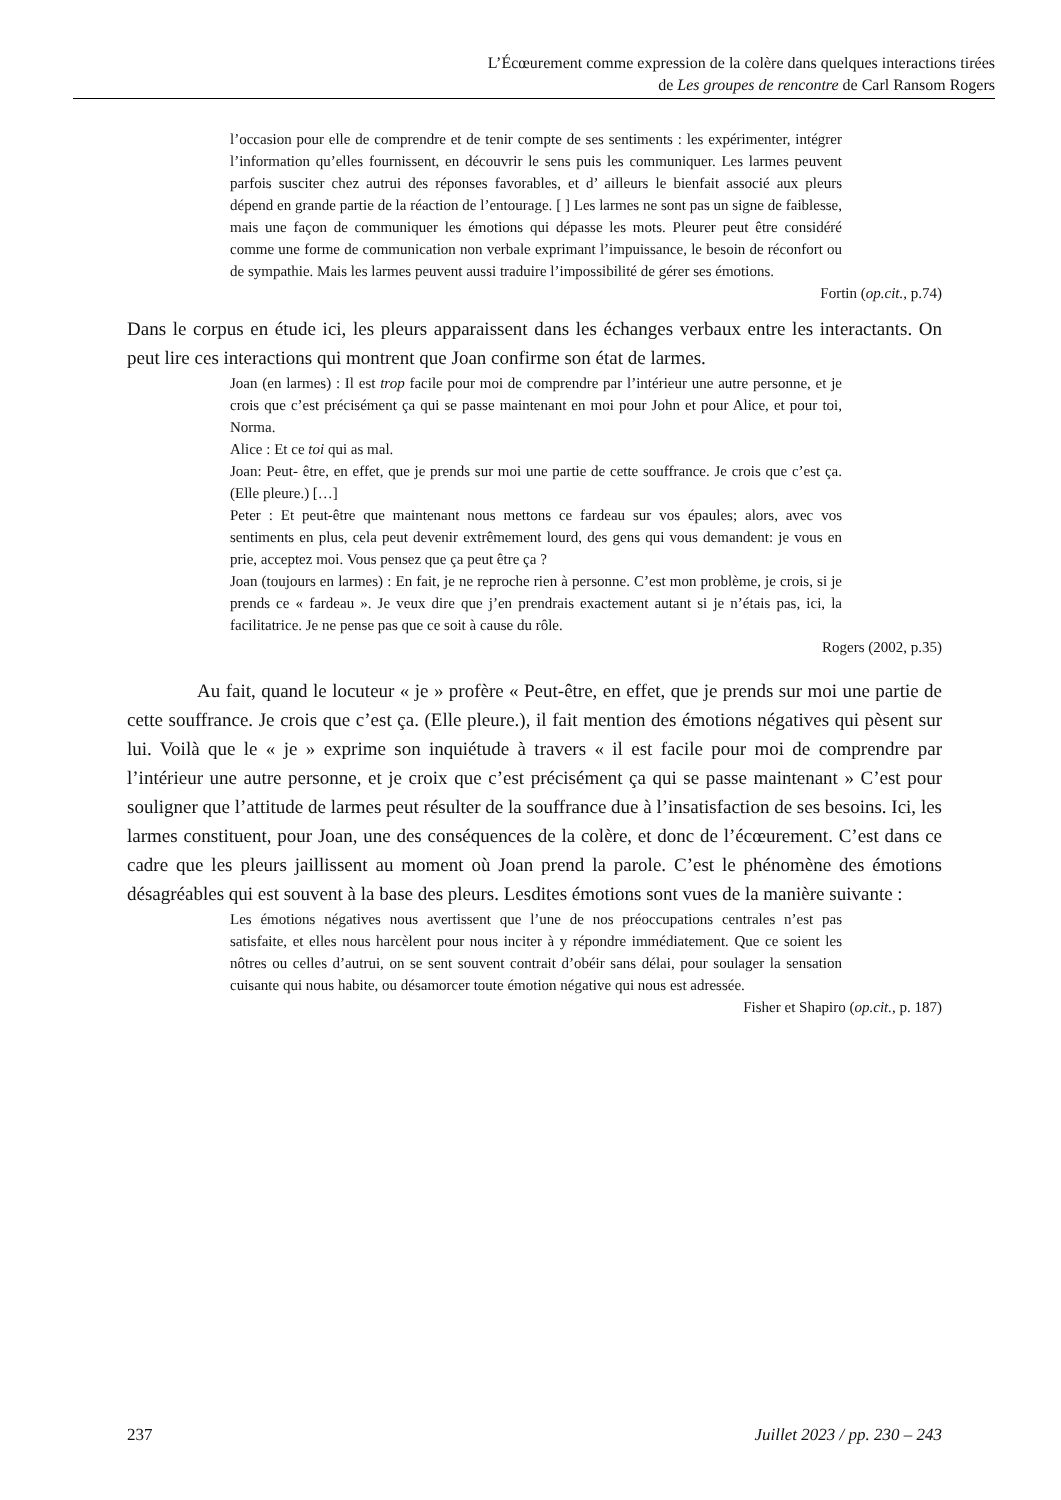L’Écœurement comme expression de la colère dans quelques interactions tirées
de Les groupes de rencontre de Carl Ransom Rogers
l’occasion pour elle de comprendre et de tenir compte de ses sentiments : les expérimenter, intégrer l’information qu’elles fournissent, en découvrir le sens puis les communiquer. Les larmes peuvent parfois susciter chez autrui des réponses favorables, et d’ ailleurs le bienfait associé aux pleurs dépend en grande partie de la réaction de l’entourage. [ ] Les larmes ne sont pas un signe de faiblesse, mais une façon de communiquer les émotions qui dépasse les mots. Pleurer peut être considéré comme une forme de communication non verbale exprimant l’impuissance, le besoin de réconfort ou de sympathie. Mais les larmes peuvent aussi traduire l’impossibilité de gérer ses émotions.
Fortin (op.cit., p.74)
Dans le corpus en étude ici, les pleurs apparaissent dans les échanges verbaux entre les interactants. On peut lire ces interactions qui montrent que Joan confirme son état de larmes.
Joan (en larmes) : Il est trop facile pour moi de comprendre par l’intérieur une autre personne, et je crois que c’est précisément ça qui se passe maintenant en moi pour John et pour Alice, et pour toi, Norma.
Alice : Et ce toi qui as mal.
Joan: Peut- être, en effet, que je prends sur moi une partie de cette souffrance. Je crois que c’est ça. (Elle pleure.) […]
Peter : Et peut-être que maintenant nous mettons ce fardeau sur vos épaules; alors, avec vos sentiments en plus, cela peut devenir extrêmement lourd, des gens qui vous demandent: je vous en prie, acceptez moi. Vous pensez que ça peut être ça ?
Joan (toujours en larmes) : En fait, je ne reproche rien à personne. C’est mon problème, je crois, si je prends ce « fardeau ». Je veux dire que j’en prendrais exactement autant si je n’étais pas, ici, la facilitatrice. Je ne pense pas que ce soit à cause du rôle.
Rogers (2002, p.35)
Au fait, quand le locuteur « je » profère « Peut-être, en effet, que je prends sur moi une partie de cette souffrance. Je crois que c’est ça. (Elle pleure.), il fait mention des émotions négatives qui pèsent sur lui. Voilà que le « je » exprime son inquiétude à travers « il est facile pour moi de comprendre par l’intérieur une autre personne, et je croix que c’est précisément ça qui se passe maintenant » C’est pour souligner que l’attitude de larmes peut résulter de la souffrance due à l’insatisfaction de ses besoins. Ici, les larmes constituent, pour Joan, une des conséquences de la colère, et donc de l’écœurement. C’est dans ce cadre que les pleurs jaillissent au moment où Joan prend la parole. C’est le phénomène des émotions désagréables qui est souvent à la base des pleurs. Lesdites émotions sont vues de la manière suivante :
Les émotions négatives nous avertissent que l’une de nos préoccupations centrales n’est pas satisfaite, et elles nous harcèlent pour nous inciter à y répondre immédiatement. Que ce soient les nôtres ou celles d’autrui, on se sent souvent contrait d’obéir sans délai, pour soulager la sensation cuisante qui nous habite, ou désamorcer toute émotion négative qui nous est adressée.
Fisher et Shapiro (op.cit., p. 187)
237 Juillet 2023 / pp. 230 – 243